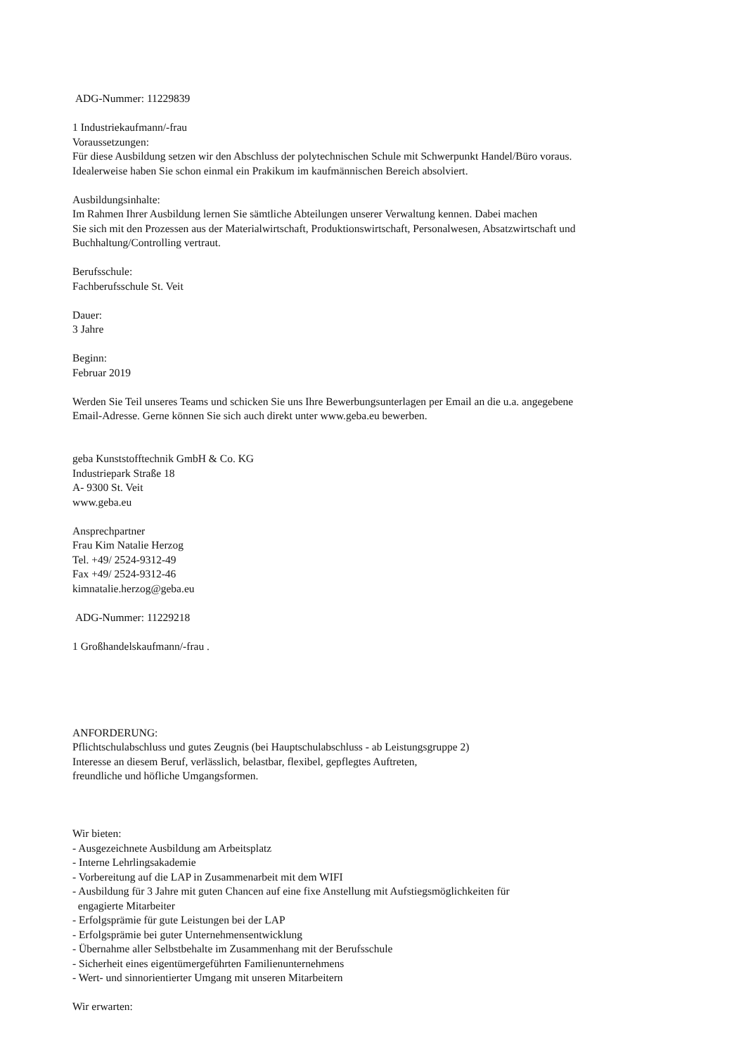ADG-Nummer: 11229839
1 Industriekaufmann/-frau
Voraussetzungen:
Für diese Ausbildung setzen wir den Abschluss der polytechnischen Schule mit Schwerpunkt Handel/Büro voraus.
Idealerweise haben Sie schon einmal ein Prakikum im kaufmännischen Bereich absolviert.
Ausbildungsinhalte:
Im Rahmen Ihrer Ausbildung lernen Sie sämtliche Abteilungen unserer Verwaltung kennen. Dabei machen
Sie sich mit den Prozessen aus der Materialwirtschaft, Produktionswirtschaft, Personalwesen, Absatzwirtschaft und
Buchhaltung/Controlling vertraut.
Berufsschule:
Fachberufsschule St. Veit
Dauer:
3 Jahre
Beginn:
Februar 2019
Werden Sie Teil unseres Teams und schicken Sie uns Ihre Bewerbungsunterlagen per Email an die u.a. angegebene
Email-Adresse. Gerne können Sie sich auch direkt unter www.geba.eu bewerben.
geba Kunststofftechnik GmbH & Co. KG
Industriepark Straße 18
A- 9300 St. Veit
www.geba.eu
Ansprechpartner
Frau Kim Natalie Herzog
Tel. +49/ 2524-9312-49
Fax +49/ 2524-9312-46
kimnatalie.herzog@geba.eu
ADG-Nummer: 11229218
1 Großhandelskaufmann/-frau .
ANFORDERUNG:
Pflichtschulabschluss und gutes Zeugnis (bei Hauptschulabschluss - ab Leistungsgruppe 2)
Interesse an diesem Beruf, verlässlich, belastbar, flexibel, gepflegtes Auftreten,
freundliche und höfliche Umgangsformen.
Wir bieten:
- Ausgezeichnete Ausbildung am Arbeitsplatz
- Interne Lehrlingsakademie
- Vorbereitung auf die LAP in Zusammenarbeit mit dem WIFI
- Ausbildung für 3 Jahre mit guten Chancen auf eine fixe Anstellung mit Aufstiegsmöglichkeiten für
engagierte Mitarbeiter
- Erfolgsprämie für gute Leistungen bei der LAP
- Erfolgsprämie bei guter Unternehmensentwicklung
- Übernahme aller Selbstbehalte im Zusammenhang mit der Berufsschule
- Sicherheit eines eigentümergeführten Familienunternehmens
- Wert- und sinnorientierter Umgang mit unseren Mitarbeitern
Wir erwarten: